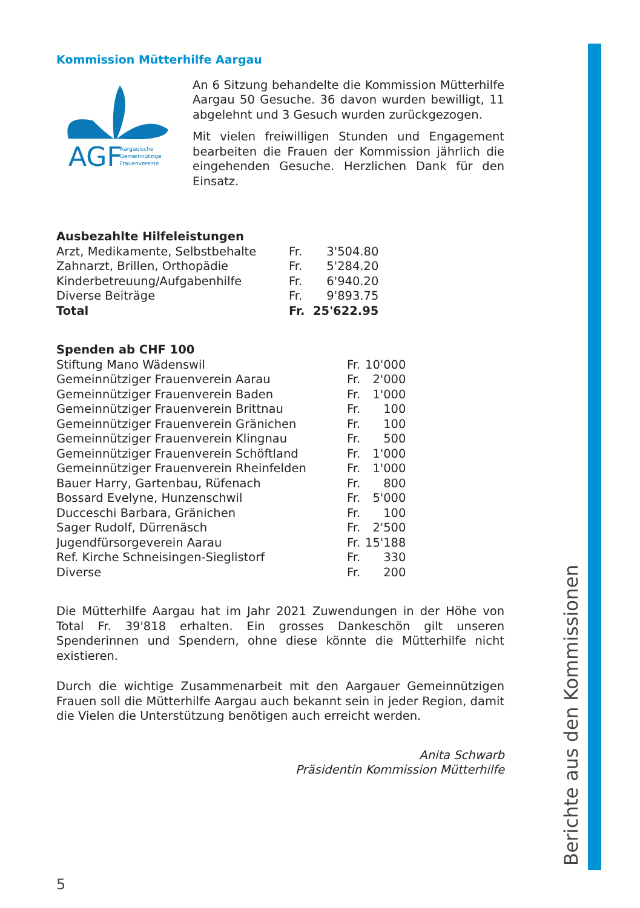Berichte aus den Kommissionen
Kommission Mütterhilfe Aargau
AGF
Aargauische
Gemeinnützige
Frauenvereine
An 6 Sitzung behandelte die Kommission Mütterhilfe Aargau 50 Gesuche. 36 davon wurden bewilligt, 11 abgelehnt und 3 Gesuch wurden zurückgezogen.
Mit vielen freiwilligen Stunden und Engagement bearbeiten die Frauen der Kommission jährlich die eingehenden Gesuche. Herzlichen Dank für den Einsatz.
| Ausbezahlte Hilfeleistungen | | |
| --- | --- | --- |
| Arzt, Medikamente, Selbstbehalte | Fr. | 3'504.80 |
| Zahnarzt, Brillen, Orthopädie | Fr. | 5'284.20 |
| Kinderbetreuung/Aufgabenhilfe | Fr. | 6'940.20 |
| Diverse Beiträge | Fr. | 9'893.75 |
| Total | Fr. | 25'622.95 |
| Spenden ab CHF 100 | | |
| --- | --- | --- |
| Stiftung Mano Wädenswil | Fr. | 10'000 |
| Gemeinnütziger Frauenverein Aarau | Fr. | 2'000 |
| Gemeinnütziger Frauenverein Baden | Fr. | 1'000 |
| Gemeinnütziger Frauenverein Brittnau | Fr. | 100 |
| Gemeinnütziger Frauenverein Gränichen | Fr. | 100 |
| Gemeinnütziger Frauenverein Klingnau | Fr. | 500 |
| Gemeinnütziger Frauenverein Schöftland | Fr. | 1'000 |
| Gemeinnütziger Frauenverein Rheinfelden | Fr. | 1'000 |
| Bauer Harry, Gartenbau, Rüfenach | Fr. | 800 |
| Bossard Evelyne, Hunzenschwil | Fr. | 5'000 |
| Ducceschi Barbara, Gränichen | Fr. | 100 |
| Sager Rudolf, Dürrenäsch | Fr. | 2'500 |
| Jugendfürsorgeverein Aarau | Fr. | 15'188 |
| Ref. Kirche Schneisingen-Sieglistorf | Fr. | 330 |
| Diverse | Fr. | 200 |
Die Mütterhilfe Aargau hat im Jahr 2021 Zuwendungen in der Höhe von Total Fr. 39'818 erhalten. Ein grosses Dankeschön gilt unseren Spenderinnen und Spendern, ohne diese könnte die Mütterhilfe nicht existieren.
Durch die wichtige Zusammenarbeit mit den Aargauer Gemeinnützigen Frauen soll die Mütterhilfe Aargau auch bekannt sein in jeder Region, damit die Vielen die Unterstützung benötigen auch erreicht werden.
Anita Schwarb
Präsidentin Kommission Mütterhilfe
5